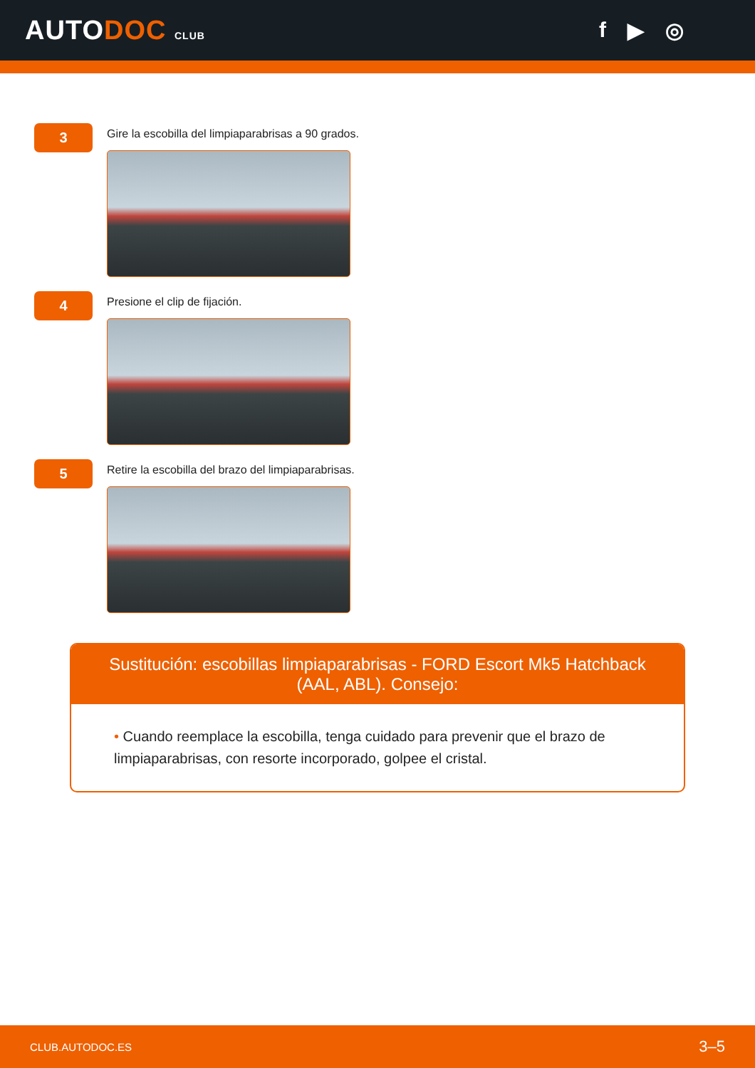AUTODOC CLUB
f ▶ ◎
3
Gire la escobilla del limpiaparabrisas a 90 grados.
4
Presione el clip de fijación.
5
Retire la escobilla del brazo del limpiaparabrisas.
Sustitución: escobillas limpiaparabrisas - FORD Escort Mk5 Hatchback (AAL, ABL). Consejo:
• Cuando reemplace la escobilla, tenga cuidado para prevenir que el brazo de limpiaparabrisas, con resorte incorporado, golpee el cristal.
CLUB.AUTODOC.ES 3–5